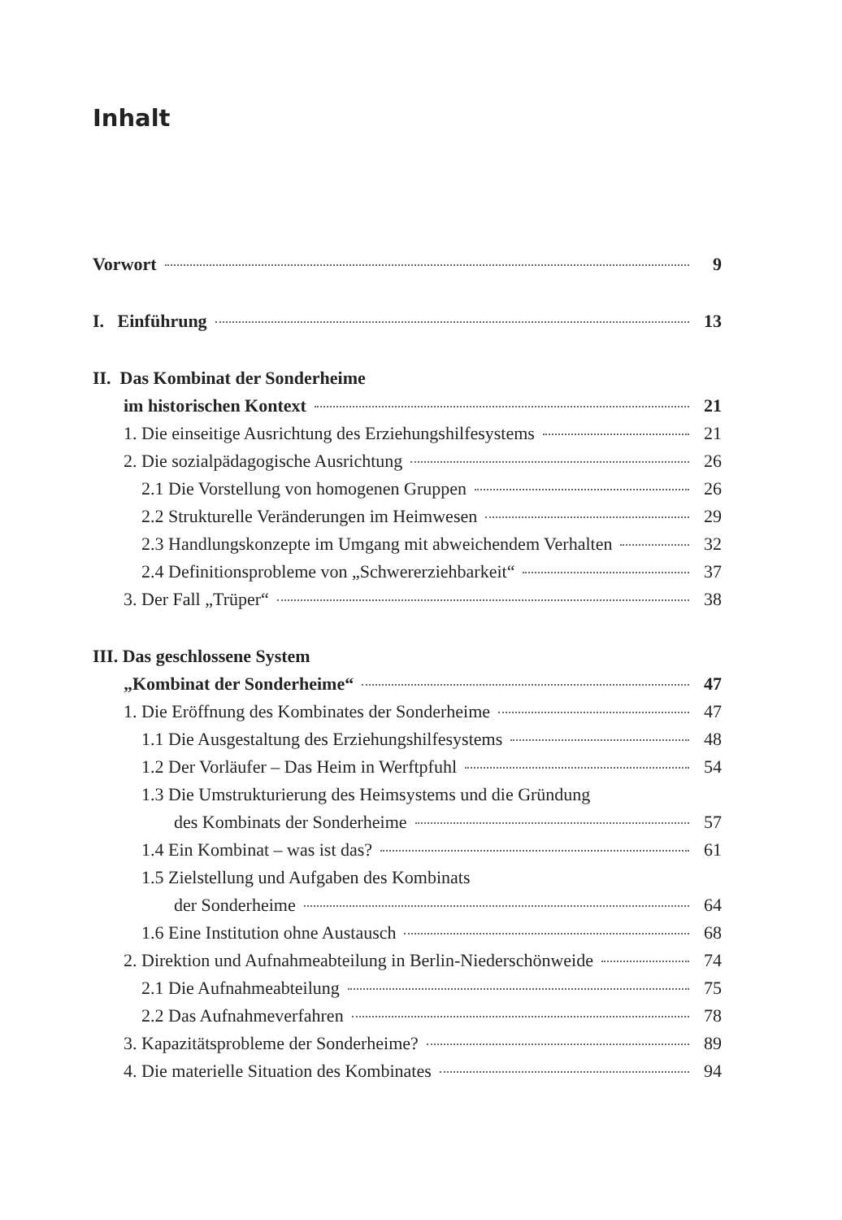Inhalt
Vorwort 9
I. Einführung 13
II. Das Kombinat der Sonderheime
im historischen Kontext 21
1. Die einseitige Ausrichtung des Erziehungshilfesystems 21
2. Die sozialpädagogische Ausrichtung 26
2.1 Die Vorstellung von homogenen Gruppen 26
2.2 Strukturelle Veränderungen im Heimwesen 29
2.3 Handlungskonzepte im Umgang mit abweichendem Verhalten 32
2.4 Definitionsprobleme von „Schwererziehbarkeit“ 37
3. Der Fall „Trüper“ 38
III. Das geschlossene System
„Kombinat der Sonderheime“ 47
1. Die Eröffnung des Kombinates der Sonderheime 47
1.1 Die Ausgestaltung des Erziehungshilfesystems 48
1.2 Der Vorläufer – Das Heim in Werftpfuhl 54
1.3 Die Umstrukturierung des Heimsystems und die Gründung
des Kombinats der Sonderheime 57
1.4 Ein Kombinat – was ist das? 61
1.5 Zielstellung und Aufgaben des Kombinats
der Sonderheime 64
1.6 Eine Institution ohne Austausch 68
2. Direktion und Aufnahmeabteilung in Berlin-Niederschönweide 74
2.1 Die Aufnahmeabteilung 75
2.2 Das Aufnahmeverfahren 78
3. Kapazitätsprobleme der Sonderheime? 89
4. Die materielle Situation des Kombinates 94